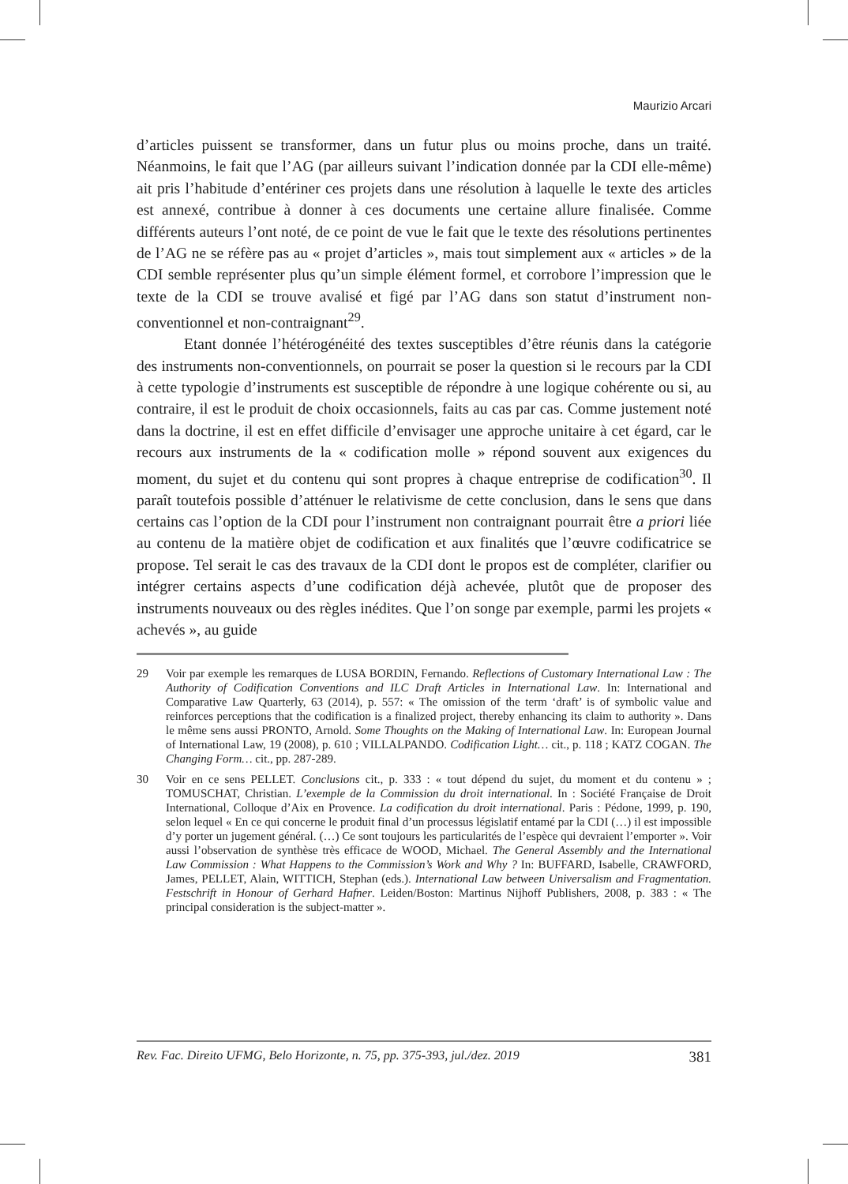Maurizio Arcari
d’articles puissent se transformer, dans un futur plus ou moins proche, dans un traité. Néanmoins, le fait que l’AG (par ailleurs suivant l’indication donnée par la CDI elle-même) ait pris l’habitude d’entériner ces projets dans une résolution à laquelle le texte des articles est annexé, contribue à donner à ces documents une certaine allure finalisée. Comme différents auteurs l’ont noté, de ce point de vue le fait que le texte des résolutions pertinentes de l’AG ne se réfère pas au « projet d’articles », mais tout simplement aux « articles » de la CDI semble représenter plus qu’un simple élément formel, et corrobore l’impression que le texte de la CDI se trouve avalisé et figé par l’AG dans son statut d’instrument non-conventionnel et non-contraignant<sup>29</sup>.
Etant donnée l’hétérogénéité des textes susceptibles d’être réunis dans la catégorie des instruments non-conventionnels, on pourrait se poser la question si le recours par la CDI à cette typologie d’instruments est susceptible de répondre à une logique cohérente ou si, au contraire, il est le produit de choix occasionnels, faits au cas par cas. Comme justement noté dans la doctrine, il est en effet difficile d’envisager une approche unitaire à cet égard, car le recours aux instruments de la « codification molle » répond souvent aux exigences du moment, du sujet et du contenu qui sont propres à chaque entreprise de codification<sup>30</sup>. Il paraît toutefois possible d’atténuer le relativisme de cette conclusion, dans le sens que dans certains cas l’option de la CDI pour l’instrument non contraignant pourrait être a priori liée au contenu de la matière objet de codification et aux finalités que l’œuvre codificatrice se propose. Tel serait le cas des travaux de la CDI dont le propos est de compléter, clarifier ou intégrer certains aspects d’une codification déjà achevée, plutôt que de proposer des instruments nouveaux ou des règles inédites. Que l’on songe par exemple, parmi les projets « achevés », au guide
29 Voir par exemple les remarques de LUSA BORDIN, Fernando. Reflections of Customary International Law : The Authority of Codification Conventions and ILC Draft Articles in International Law. In: International and Comparative Law Quarterly, 63 (2014), p. 557: « The omission of the term ‘draft’ is of symbolic value and reinforces perceptions that the codification is a finalized project, thereby enhancing its claim to authority ». Dans le même sens aussi PRONTO, Arnold. Some Thoughts on the Making of International Law. In: European Journal of International Law, 19 (2008), p. 610 ; VILLALPANDO. Codification Light… cit., p. 118 ; KATZ COGAN. The Changing Form… cit., pp. 287-289.
30 Voir en ce sens PELLET. Conclusions cit., p. 333 : « tout dépend du sujet, du moment et du contenu » ; TOMUSCHAT, Christian. L’exemple de la Commission du droit international. In : Société Française de Droit International, Colloque d’Aix en Provence. La codification du droit international. Paris : Pédone, 1999, p. 190, selon lequel « En ce qui concerne le produit final d’un processus législatif entamé par la CDI (…) il est impossible d’y porter un jugement général. (…) Ce sont toujours les particularités de l’espèce qui devraient l’emporter ». Voir aussi l’observation de synthèse très efficace de WOOD, Michael. The General Assembly and the International Law Commission : What Happens to the Commission’s Work and Why ? In: BUFFARD, Isabelle, CRAWFORD, James, PELLET, Alain, WITTICH, Stephan (eds.). International Law between Universalism and Fragmentation. Festschrift in Honour of Gerhard Hafner. Leiden/Boston: Martinus Nijhoff Publishers, 2008, p. 383 : « The principal consideration is the subject-matter ».
Rev. Fac. Direito UFMG, Belo Horizonte, n. 75, pp. 375-393, jul./dez. 2019 381